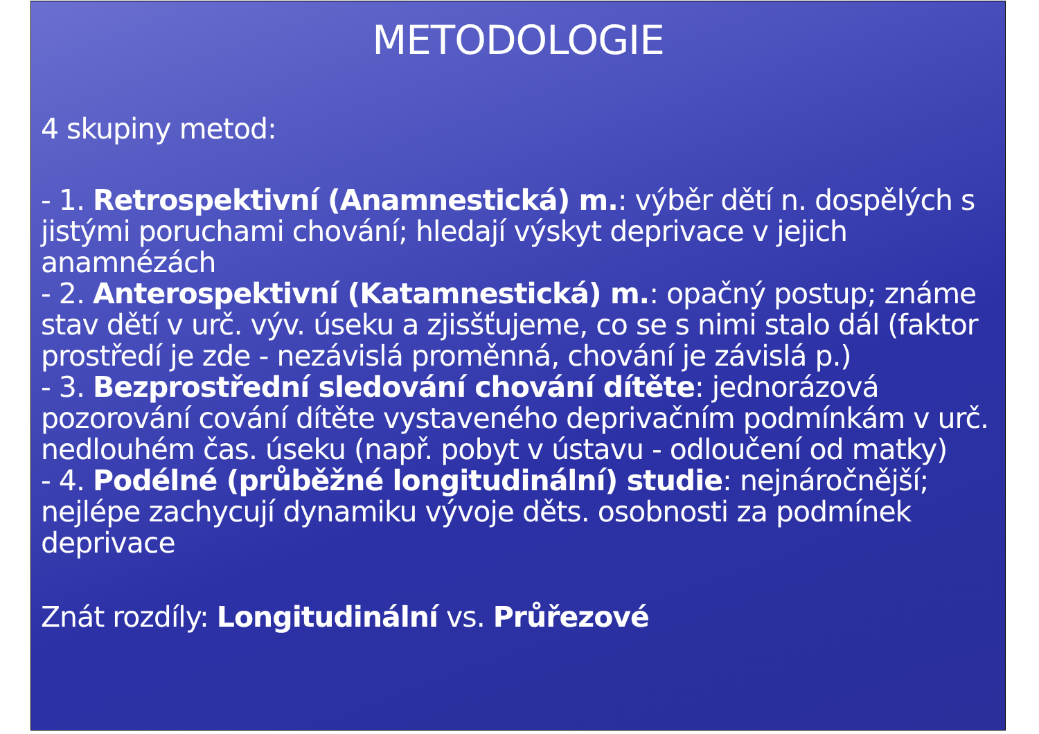METODOLOGIE
4 skupiny metod:
- 1. Retrospektivní (Anamnestická) m.: výběr dětí n. dospělých s jistými poruchami chování; hledají výskyt deprivace v jejich anamnézách
- 2. Anterospektivní (Katamnestická) m.: opačný postup; známe stav dětí v urč. výv. úseku a zjisšťujeme, co se s nimi stalo dál (faktor prostředí je zde - nezávislá proměnná, chování je závislá p.)
- 3. Bezprostřední sledování chování dítěte: jednorázová pozorování cování dítěte vystaveného deprivačním podmínkám v urč. nedlouhém čas. úseku (např. pobyt v ústavu - odloučení od matky)
- 4. Podélné (průběžné longitudinální) studie: nejnáročnější; nejlépe zachycují dynamiku vývoje děts. osobnosti za podmínek deprivace
Znát rozdíly: Longitudinální vs. Průřezové